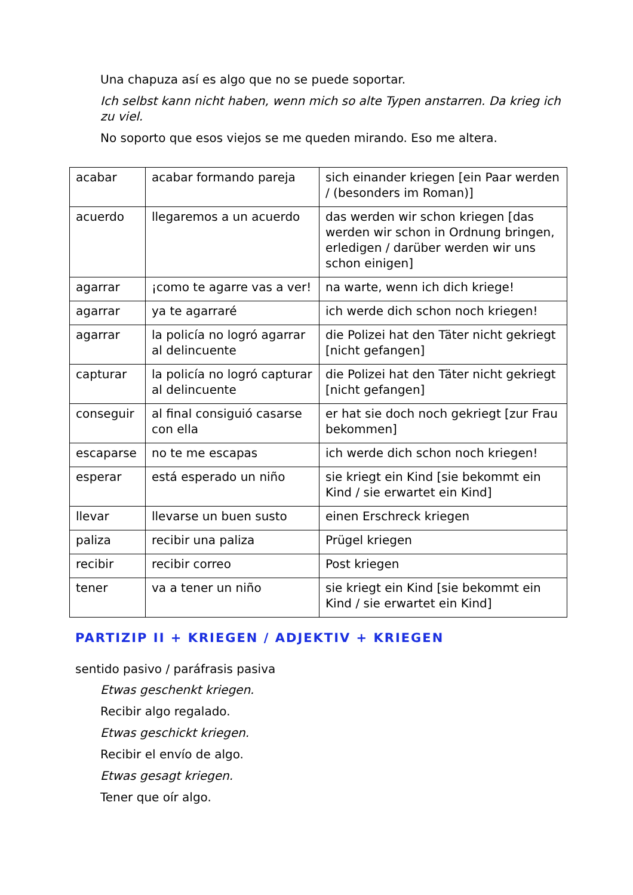Una chapuza así es algo que no se puede soportar.
Ich selbst kann nicht haben, wenn mich so alte Typen anstarren. Da krieg ich zu viel.
No soporto que esos viejos se me queden mirando. Eso me altera.
| acabar | acabar formando pareja | sich einander kriegen [ein Paar werden / (besonders im Roman)] |
| acuerdo | llegaremos a un acuerdo | das werden wir schon kriegen [das werden wir schon in Ordnung bringen, erledigen / darüber werden wir uns schon einigen] |
| agarrar | ¡como te agarre vas a ver! | na warte, wenn ich dich kriege! |
| agarrar | ya te agarraré | ich werde dich schon noch kriegen! |
| agarrar | la policía no logró agarrar al delincuente | die Polizei hat den Täter nicht gekriegt [nicht gefangen] |
| capturar | la policía no logró capturar al delincuente | die Polizei hat den Täter nicht gekriegt [nicht gefangen] |
| conseguir | al final consiguió casarse con ella | er hat sie doch noch gekriegt [zur Frau bekommen] |
| escaparse | no te me escapas | ich werde dich schon noch kriegen! |
| esperar | está esperado un niño | sie kriegt ein Kind [sie bekommt ein Kind / sie erwartet ein Kind] |
| llevar | llevarse un buen susto | einen Erschreck kriegen |
| paliza | recibir una paliza | Prügel kriegen |
| recibir | recibir correo | Post kriegen |
| tener | va a tener un niño | sie kriegt ein Kind [sie bekommt ein Kind / sie erwartet ein Kind] |
PARTIZIP II + KRIEGEN / ADJEKTIV + KRIEGEN
sentido pasivo / paráfrasis pasiva
Etwas geschenkt kriegen.
Recibir algo regalado.
Etwas geschickt kriegen.
Recibir el envío de algo.
Etwas gesagt kriegen.
Tener que oír algo.